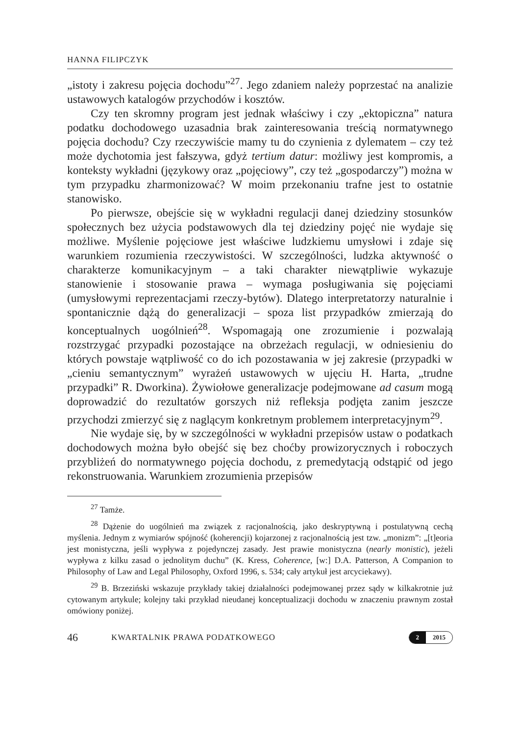HANNA FILIPCZYK
„istoty i zakresu pojęcia dochodu”<sup>27</sup>. Jego zdaniem należy poprzestać na analizie ustawowych katalogów przychodów i kosztów.
Czy ten skromny program jest jednak właściwy i czy „ektopiczna” natura podatku dochodowego uzasadnia brak zainteresowania treścią normatywnego pojęcia dochodu? Czy rzeczywiście mamy tu do czynienia z dylematem – czy też może dychotomia jest fałszywa, gdyż tertium datur: możliwy jest kompromis, a konteksty wykładni (językowy oraz „pojęciowy”, czy też „gospodarczy”) można w tym przypadku zharmonizować? W moim przekonaniu trafne jest to ostatnie stanowisko.
Po pierwsze, obejście się w wykładni regulacji danej dziedziny stosunków społecznych bez użycia podstawowych dla tej dziedziny pojęć nie wydaje się możliwe. Myślenie pojęciowe jest właściwe ludzkiemu umysłowi i zdaje się warunkiem rozumienia rzeczywistości. W szczególności, ludzka aktywność o charakterze komunikacyjnym – a taki charakter niewątpliwie wykazuje stanowienie i stosowanie prawa – wymaga posługiwania się pojęciami (umysłowymi reprezentacjami rzeczy-bytów). Dlatego interpretatorzy naturalnie i spontanicznie dążą do generalizacji – spoza list przypadków zmierzają do konceptualnych uogólnień<sup>28</sup>. Wspomagają one zrozumienie i pozwalają rozstrzygać przypadki pozostające na obrzeżach regulacji, w odniesieniu do których powstaje wątpliwość co do ich pozostawania w jej zakresie (przypadki w „cieniu semantycznym” wyrażeń ustawowych w ujęciu H. Harta, „trudne przypadki” R. Dworkina). Żywiołowe generalizacje podejmowane ad casum mogą doprowadzić do rezultatów gorszych niż refleksja podjęta zanim jeszcze przychodzi zmierzyć się z naglącym konkretnym problemem interpretacyjnym<sup>29</sup>.
Nie wydaje się, by w szczególności w wykładni przepisów ustaw o podatkach dochodowych można było obejść się bez choćby prowizorycznych i roboczych przybliżeń do normatywnego pojęcia dochodu, z premedytacją odstąpić od jego rekonstruowania. Warunkiem zrozumienia przepisów
<sup>27</sup> Tamże.
<sup>28</sup> Dążenie do uogólnień ma związek z racjonalnością, jako deskryptywną i postulatywną cechą myślenia. Jednym z wymiarów spójność (koherencji) kojarzonej z racjonalnością jest tzw. „monizm”: „[t]eoria jest monistyczna, jeśli wypływa z pojedynczej zasady. Jest prawie monistyczna (nearly monistic), jeżeli wypływa z kilku zasad o jednolitym duchu” (K. Kress, Coherence, [w:] D.A. Patterson, A Companion to Philosophy of Law and Legal Philosophy, Oxford 1996, s. 534; cały artykuł jest arcyciekawy).
<sup>29</sup> B. Brzeziński wskazuje przykłady takiej działalności podejmowanej przez sądy w kilkakrotnie już cytowanym artykule; kolejny taki przykład nieudanej konceptualizacji dochodu w znaczeniu prawnym został omówiony poniżej.
46 KWARTALNIK PRAWA PODATKOWEGO 2 2015